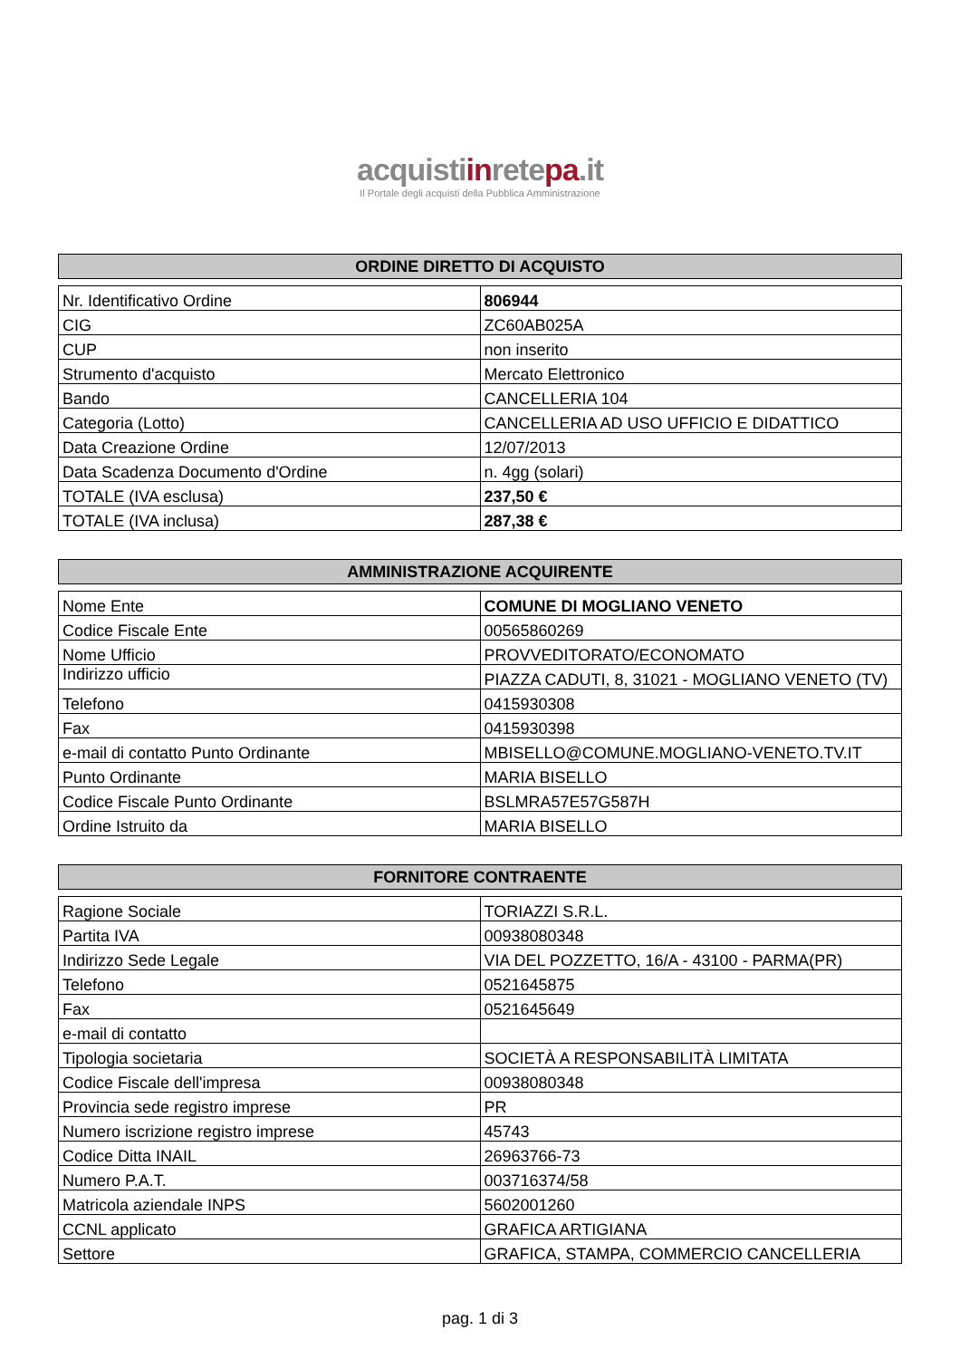acquistiinretepa.it
Il Portale degli acquisti della Pubblica Amministrazione
| ORDINE DIRETTO DI ACQUISTO |
| --- |
| Nr. Identificativo Ordine | 806944 |
| CIG | ZC60AB025A |
| CUP | non inserito |
| Strumento d'acquisto | Mercato Elettronico |
| Bando | CANCELLERIA 104 |
| Categoria (Lotto) | CANCELLERIA AD USO UFFICIO E DIDATTICO |
| Data Creazione Ordine | 12/07/2013 |
| Data Scadenza Documento d'Ordine | n. 4gg (solari) |
| TOTALE (IVA esclusa) | 237,50 € |
| TOTALE (IVA inclusa) | 287,38 € |
| AMMINISTRAZIONE ACQUIRENTE |
| --- |
| Nome Ente | COMUNE DI MOGLIANO VENETO |
| Codice Fiscale Ente | 00565860269 |
| Nome Ufficio | PROVVEDITORATO/ECONOMATO |
| Indirizzo ufficio | PIAZZA CADUTI, 8, 31021 - MOGLIANO VENETO (TV) |
| Telefono | 0415930308 |
| Fax | 0415930398 |
| e-mail di contatto Punto Ordinante | MBISELLO@COMUNE.MOGLIANO-VENETO.TV.IT |
| Punto Ordinante | MARIA BISELLO |
| Codice Fiscale Punto Ordinante | BSLMRA57E57G587H |
| Ordine Istruito da | MARIA BISELLO |
| FORNITORE CONTRAENTE |
| --- |
| Ragione Sociale | TORIAZZI S.R.L. |
| Partita IVA | 00938080348 |
| Indirizzo Sede Legale | VIA DEL POZZETTO, 16/A - 43100 - PARMA(PR) |
| Telefono | 0521645875 |
| Fax | 0521645649 |
| e-mail di contatto | |
| Tipologia societaria | SOCIETÀ A RESPONSABILITÀ LIMITATA |
| Codice Fiscale dell'impresa | 00938080348 |
| Provincia sede registro imprese | PR |
| Numero iscrizione registro imprese | 45743 |
| Codice Ditta INAIL | 26963766-73 |
| Numero P.A.T. | 003716374/58 |
| Matricola aziendale INPS | 5602001260 |
| CCNL applicato | GRAFICA ARTIGIANA |
| Settore | GRAFICA, STAMPA, COMMERCIO CANCELLERIA |
pag. 1 di 3